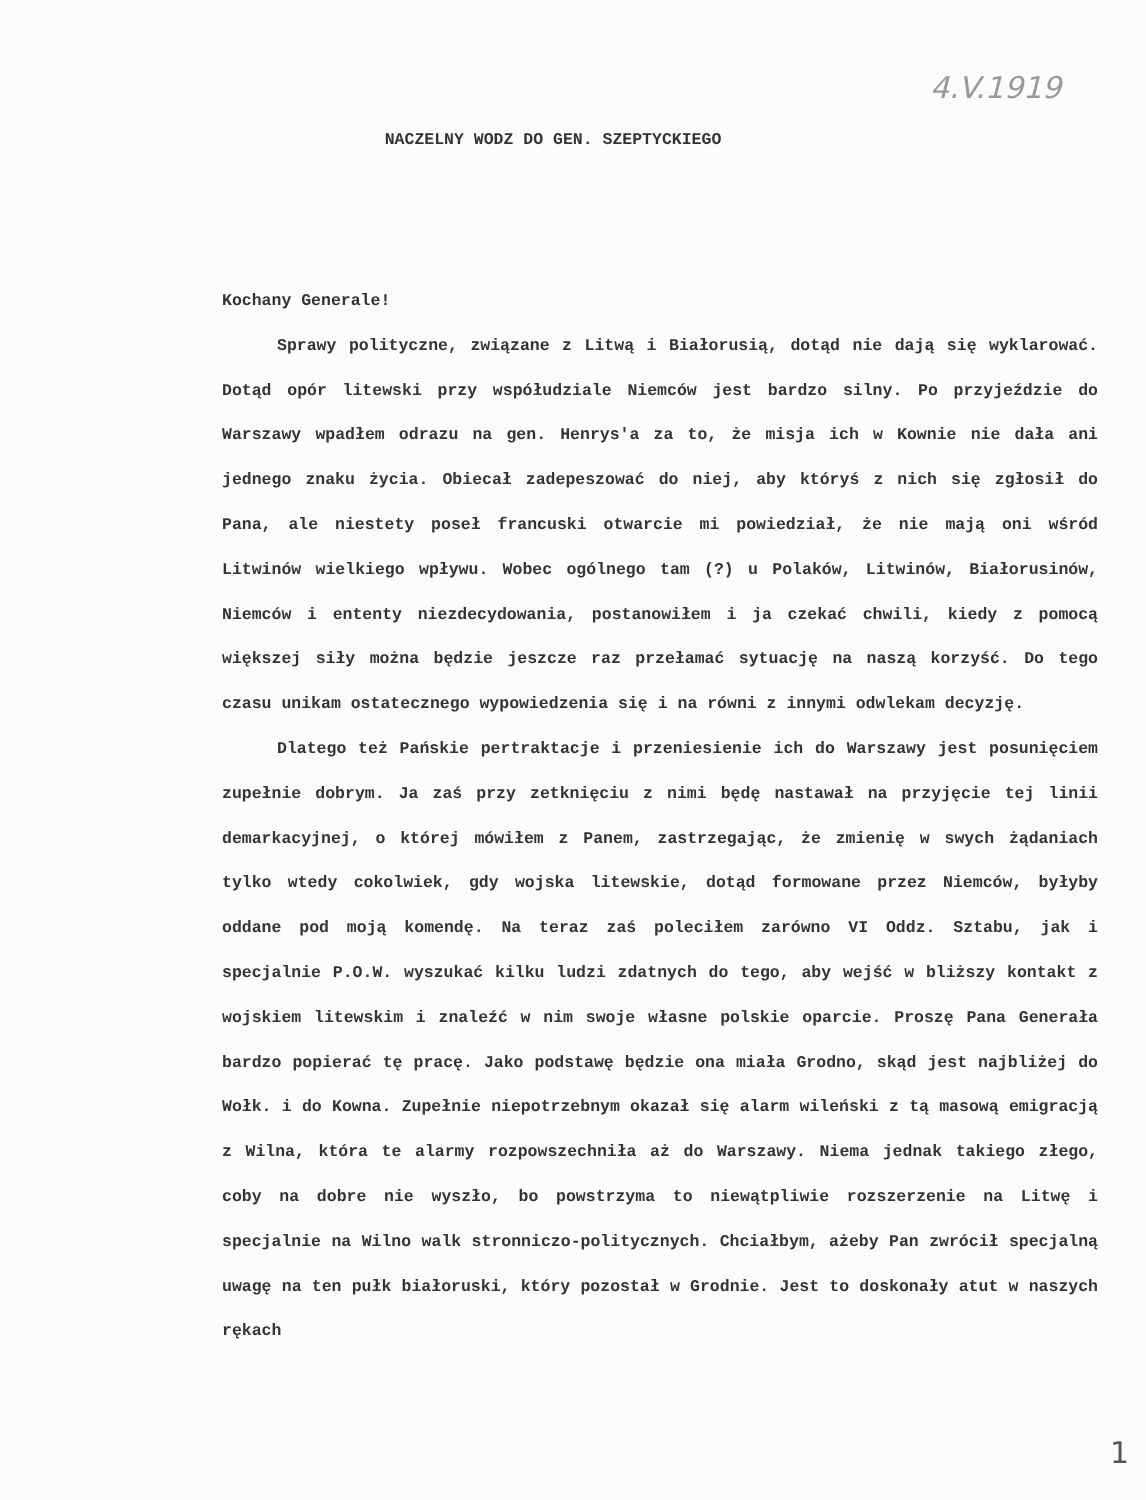4.V.1919
NACZELNY WODZ DO GEN. SZEPTYCKIEGO
Kochany Generale!
Sprawy polityczne, związane z Litwą i Białorusią, dotąd nie dają się wyklarować. Dotąd opór litewski przy współudziale Niemców jest bardzo silny. Po przyjeździe do Warszawy wpadłem odrazu na gen. Henrys'a za to, że misja ich w Kownie nie dała ani jednego znaku życia. Obiecał zadepeszować do niej, aby któryś z nich się zgłosił do Pana, ale niestety poseł francuski otwarcie mi powiedział, że nie mają oni wśród Litwinów wielkiego wpływu. Wobec ogólnego tam (?) u Polaków, Litwinów, Białorusinów, Niemców i ententy niezdecydowania, postanowiłem i ja czekać chwili, kiedy z pomocą większej siły można będzie jeszcze raz przełamać sytuację na naszą korzyść. Do tego czasu unikam ostatecznego wypowiedzenia się i na równi z innymi odwlekam decyzję.
Dlatego też Pańskie pertraktacje i przeniesienie ich do Warszawy jest posunięciem zupełnie dobrym. Ja zaś przy zetknięciu z nimi będę nastawał na przyjęcie tej linii demarkacyjnej, o której mówiłem z Panem, zastrzegając, że zmienię w swych żądaniach tylko wtedy cokolwiek, gdy wojska litewskie, dotąd formowane przez Niemców, byłyby oddane pod moją komendę. Na teraz zaś poleciłem zarówno VI Oddz. Sztabu, jak i specjalnie P.O.W. wyszukać kilku ludzi zdatnych do tego, aby wejść w bliższy kontakt z wojskiem litewskim i znaleźć w nim swoje własne polskie oparcie. Proszę Pana Generała bardzo popierać tę pracę. Jako podstawę będzie ona miała Grodno, skąd jest najbliżej do Wołk. i do Kowna. Zupełnie niepotrzebnym okazał się alarm wileński z tą masową emigracją z Wilna, która te alarmy rozpowszechniła aż do Warszawy. Niema jednak takiego złego, coby na dobre nie wyszło, bo powstrzyma to niewątpliwie rozszerzenie na Litwę i specjalnie na Wilno walk stronniczo-politycznych. Chciałbym, ażeby Pan zwrócił specjalną uwagę na ten pułk białoruski, który pozostał w Grodnie. Jest to doskonały atut w naszych rękach
1